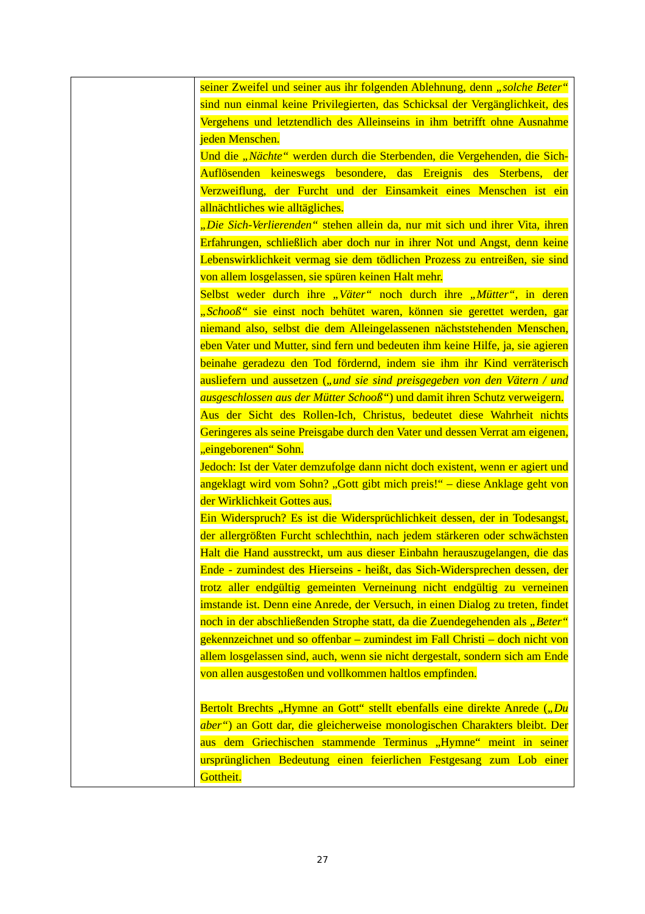| | seiner Zweifel und seiner aus ihr folgenden Ablehnung, denn „solche Beter“ sind nun einmal keine Privilegierten, das Schicksal der Vergänglichkeit, des Vergehens und letztendlich des Alleinseins in ihm betrifft ohne Ausnahme jeden Menschen. Und die „Nächte“ werden durch die Sterbenden, die Vergehenden, die Sich-Auflösenden keineswegs besondere, das Ereignis des Sterbens, der Verzweiflung, der Furcht und der Einsamkeit eines Menschen ist ein allnächtliches wie alltägliches. „Die Sich-Verlierenden“ stehen allein da, nur mit sich und ihrer Vita, ihren Erfahrungen, schließlich aber doch nur in ihrer Not und Angst, denn keine Lebenswirklichkeit vermag sie dem tödlichen Prozess zu entreißen, sie sind von allem losgelassen, sie spüren keinen Halt mehr. Selbst weder durch ihre „Väter“ noch durch ihre „Mütter“ , in deren „Schooß“ sie einst noch behütet waren, können sie gerettet werden, gar niemand also, selbst die dem Alleingelassenen nächststehenden Menschen, eben Vater und Mutter, sind fern und bedeuten ihm keine Hilfe, ja, sie agieren beinahe geradezu den Tod fördernd, indem sie ihm ihr Kind verräterisch ausliefern und aussetzen ( „und sie sind preisgegeben von den Vätern / und ausgeschlossen aus der Mütter Schooß“ ) und damit ihren Schutz verweigern. Aus der Sicht des Rollen-Ich, Christus, bedeutet diese Wahrheit nichts Geringeres als seine Preisgabe durch den Vater und dessen Verrat am eigenen, „eingeborenen“ Sohn. Jedoch: Ist der Vater demzufolge dann nicht doch existent, wenn er agiert und angeklagt wird vom Sohn? „Gott gibt mich preis!“ – diese Anklage geht von der Wirklichkeit Gottes aus. Ein Widerspruch? Es ist die Widersprüchlichkeit dessen, der in Todesangst, der allergrößten Furcht schlechthin, nach jedem stärkeren oder schwächsten Halt die Hand ausstreckt, um aus dieser Einbahn herauszugelangen, die das Ende - zumindest des Hierseins - heißt, das Sich-Widersprechen dessen, der trotz aller endgültig gemeinten Verneinung nicht endgültig zu verneinen imstande ist. Denn eine Anrede, der Versuch, in einen Dialog zu treten, findet noch in der abschließenden Strophe statt, da die Zuendegehenden als „Beter“ gekennzeichnet und so offenbar – zumindest im Fall Christi – doch nicht von allem losgelassen sind, auch, wenn sie nicht dergestalt, sondern sich am Ende von allen ausgestoßen und vollkommen haltlos empfinden. Bertolt Brechts „Hymne an Gott“ stellt ebenfalls eine direkte Anrede ( „Du aber“ ) an Gott dar, die gleicherweise monologischen Charakters bleibt. Der aus dem Griechischen stammende Terminus „Hymne“ meint in seiner ursprünglichen Bedeutung einen feierlichen Festgesang zum Lob einer Gottheit. |
27